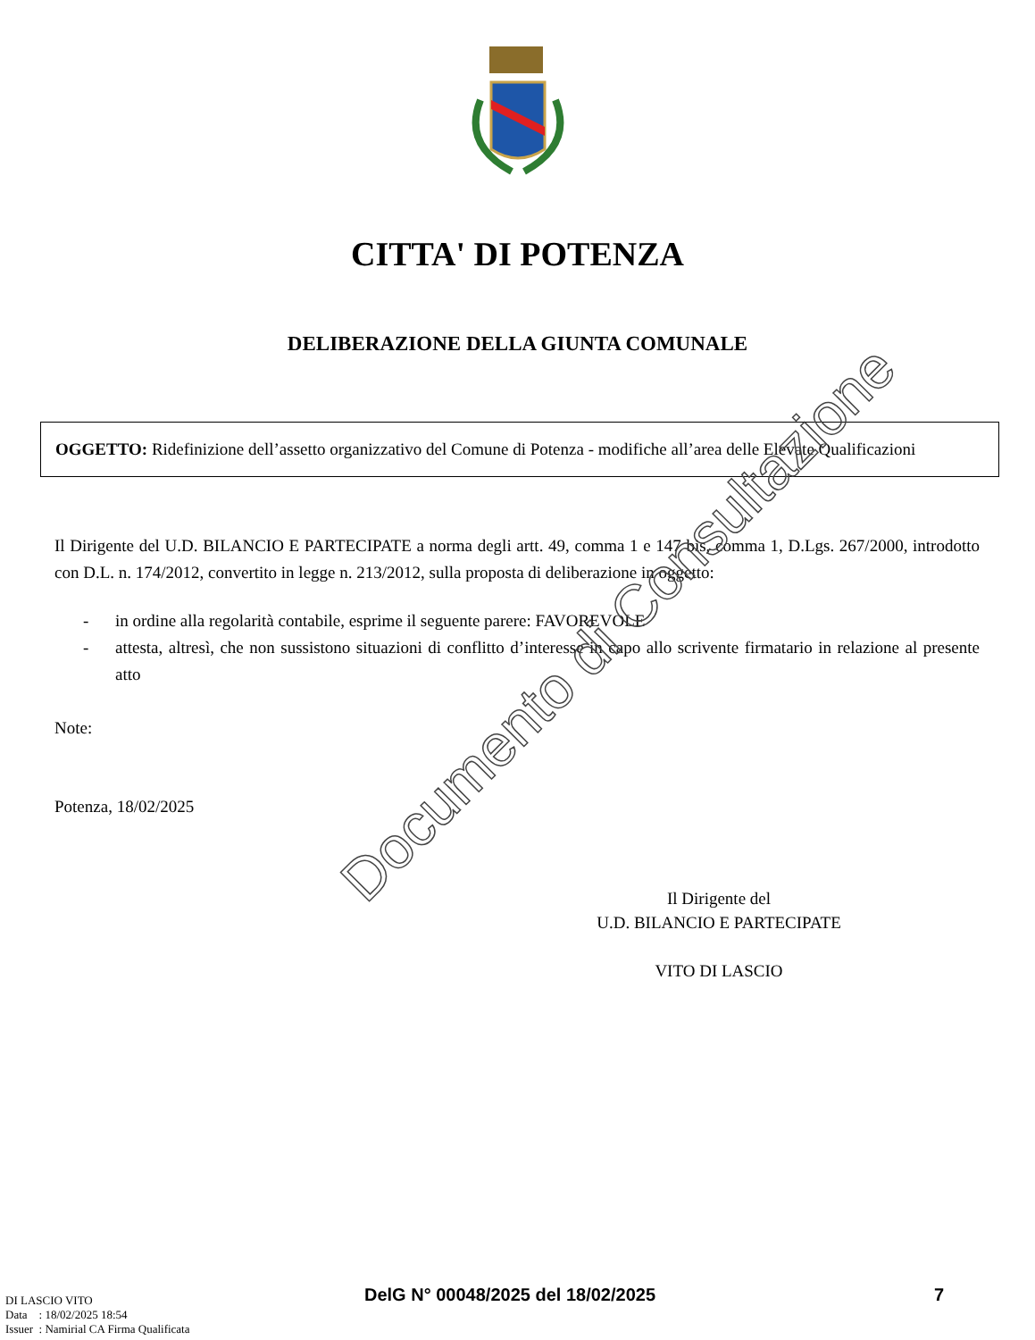CITTA' DI POTENZA
DELIBERAZIONE DELLA GIUNTA COMUNALE
OGGETTO: Ridefinizione dell’assetto organizzativo del Comune di Potenza - modifiche all’area delle Elevate Qualificazioni
Il Dirigente del U.D. BILANCIO E PARTECIPATE a norma degli artt. 49, comma 1 e 147 bis, comma 1, D.Lgs. 267/2000, introdotto con D.L. n. 174/2012, convertito in legge n. 213/2012, sulla proposta di deliberazione in oggetto:
- in ordine alla regolarità contabile, esprime il seguente parere: FAVOREVOLE
- attesta, altresì, che non sussistono situazioni di conflitto d’interesse in capo allo scrivente firmatario in relazione al presente atto
Note:
Potenza, 18/02/2025
Il Dirigente del
U.D. BILANCIO E PARTECIPATE
VITO DI LASCIO
DI LASCIO VITO
Data : 18/02/2025 18:54
Issuer : Namirial CA Firma Qualificata
DelG N° 00048/2025 del 18/02/2025
7
Documento di Consultazione